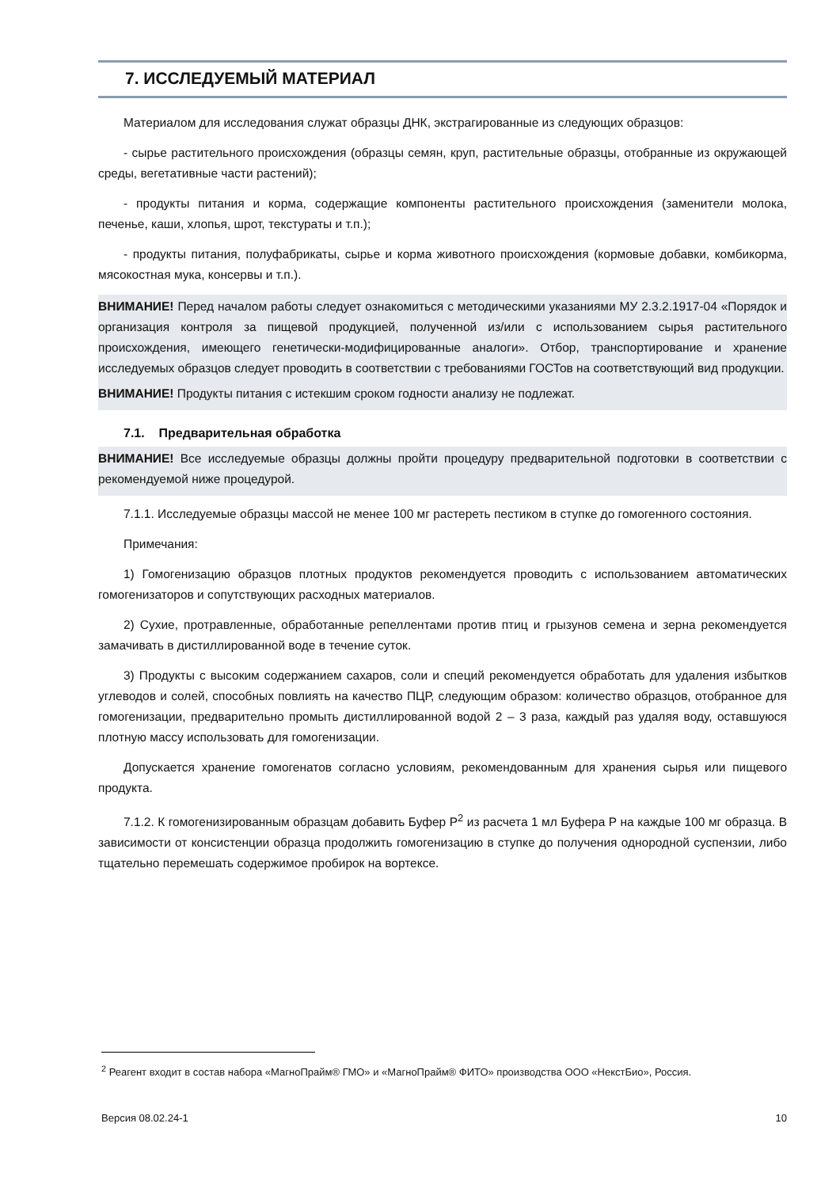7. ИССЛЕДУЕМЫЙ МАТЕРИАЛ
Материалом для исследования служат образцы ДНК, экстрагированные из следующих образцов:
- сырье растительного происхождения (образцы семян, круп, растительные образцы, отобранные из окружающей среды, вегетативные части растений);
- продукты питания и корма, содержащие компоненты растительного происхождения (заменители молока, печенье, каши, хлопья, шрот, текстураты и т.п.);
- продукты питания, полуфабрикаты, сырье и корма животного происхождения (кормовые добавки, комбикорма, мясокостная мука, консервы и т.п.).
ВНИМАНИЕ! Перед началом работы следует ознакомиться с методическими указаниями МУ 2.3.2.1917-04 «Порядок и организация контроля за пищевой продукцией, полученной из/или с использованием сырья растительного происхождения, имеющего генетически-модифицированные аналоги». Отбор, транспортирование и хранение исследуемых образцов следует проводить в соответствии с требованиями ГОСТов на соответствующий вид продукции.
ВНИМАНИЕ! Продукты питания с истекшим сроком годности анализу не подлежат.
7.1. Предварительная обработка
ВНИМАНИЕ! Все исследуемые образцы должны пройти процедуру предварительной подготовки в соответствии с рекомендуемой ниже процедурой.
7.1.1. Исследуемые образцы массой не менее 100 мг растереть пестиком в ступке до гомогенного состояния.
Примечания:
1) Гомогенизацию образцов плотных продуктов рекомендуется проводить с использованием автоматических гомогенизаторов и сопутствующих расходных материалов.
2) Сухие, протравленные, обработанные репеллентами против птиц и грызунов семена и зерна рекомендуется замачивать в дистиллированной воде в течение суток.
3) Продукты с высоким содержанием сахаров, соли и специй рекомендуется обработать для удаления избытков углеводов и солей, способных повлиять на качество ПЦР, следующим образом: количество образцов, отобранное для гомогенизации, предварительно промыть дистиллированной водой 2 – 3 раза, каждый раз удаляя воду, оставшуюся плотную массу использовать для гомогенизации.
Допускается хранение гомогенатов согласно условиям, рекомендованным для хранения сырья или пищевого продукта.
7.1.2. К гомогенизированным образцам добавить Буфер Р<sup>2</sup> из расчета 1 мл Буфера Р на каждые 100 мг образца. В зависимости от консистенции образца продолжить гомогенизацию в ступке до получения однородной суспензии, либо тщательно перемешать содержимое пробирок на вортексе.
<sup>2</sup> Реагент входит в состав набора «МагноПрайм® ГМО» и «МагноПрайм® ФИТО» производства ООО «НекстБио», Россия.
Версия 08.02.24-1 10